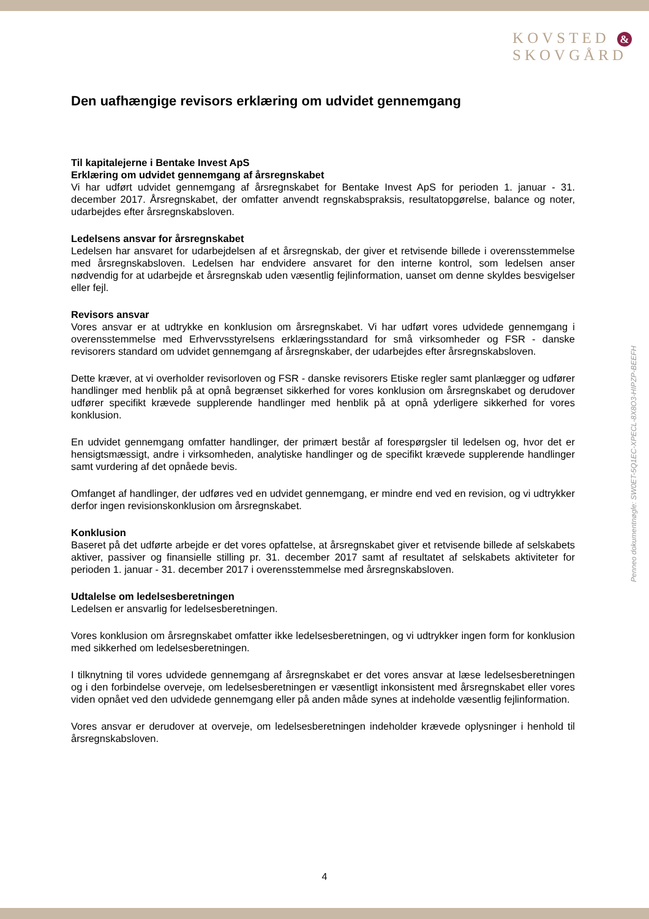KOVSTED &
SKOVGÅRD
Penneo dokumentnøgle: SW0ET-5Q1EC-XPECL-8X8O3-HIPZP-BEEFH
Den uafhængige revisors erklæring om udvidet gennemgang
Til kapitalejerne i Bentake Invest ApS
Erklæring om udvidet gennemgang af årsregnskabet
Vi har udført udvidet gennemgang af årsregnskabet for Bentake Invest ApS for perioden 1. januar - 31. december 2017. Årsregnskabet, der omfatter anvendt regnskabspraksis, resultatopgørelse, balance og noter, udarbejdes efter årsregnskabsloven.
Ledelsens ansvar for årsregnskabet
Ledelsen har ansvaret for udarbejdelsen af et årsregnskab, der giver et retvisende billede i overensstemmelse med årsregnskabsloven. Ledelsen har endvidere ansvaret for den interne kontrol, som ledelsen anser nødvendig for at udarbejde et årsregnskab uden væsentlig fejlinformation, uanset om denne skyldes besvigelser eller fejl.
Revisors ansvar
Vores ansvar er at udtrykke en konklusion om årsregnskabet. Vi har udført vores udvidede gennemgang i overensstemmelse med Erhvervsstyrelsens erklæringsstandard for små virksomheder og FSR - danske revisorers standard om udvidet gennemgang af årsregnskaber, der udarbejdes efter årsregnskabsloven.
Dette kræver, at vi overholder revisorloven og FSR - danske revisorers Etiske regler samt planlægger og udfører handlinger med henblik på at opnå begrænset sikkerhed for vores konklusion om årsregnskabet og derudover udfører specifikt krævede supplerende handlinger med henblik på at opnå yderligere sikkerhed for vores konklusion.
En udvidet gennemgang omfatter handlinger, der primært består af forespørgsler til ledelsen og, hvor det er hensigtsmæssigt, andre i virksomheden, analytiske handlinger og de specifikt krævede supplerende handlinger samt vurdering af det opnåede bevis.
Omfanget af handlinger, der udføres ved en udvidet gennemgang, er mindre end ved en revision, og vi udtrykker derfor ingen revisionskonklusion om årsregnskabet.
Konklusion
Baseret på det udførte arbejde er det vores opfattelse, at årsregnskabet giver et retvisende billede af selskabets aktiver, passiver og finansielle stilling pr. 31. december 2017 samt af resultatet af selskabets aktiviteter for perioden 1. januar - 31. december 2017 i overensstemmelse med årsregnskabsloven.
Udtalelse om ledelsesberetningen
Ledelsen er ansvarlig for ledelsesberetningen.
Vores konklusion om årsregnskabet omfatter ikke ledelsesberetningen, og vi udtrykker ingen form for konklusion med sikkerhed om ledelsesberetningen.
I tilknytning til vores udvidede gennemgang af årsregnskabet er det vores ansvar at læse ledelsesberetningen og i den forbindelse overveje, om ledelsesberetningen er væsentligt inkonsistent med årsregnskabet eller vores viden opnået ved den udvidede gennemgang eller på anden måde synes at indeholde væsentlig fejlinformation.
Vores ansvar er derudover at overveje, om ledelsesberetningen indeholder krævede oplysninger i henhold til årsregnskabsloven.
4